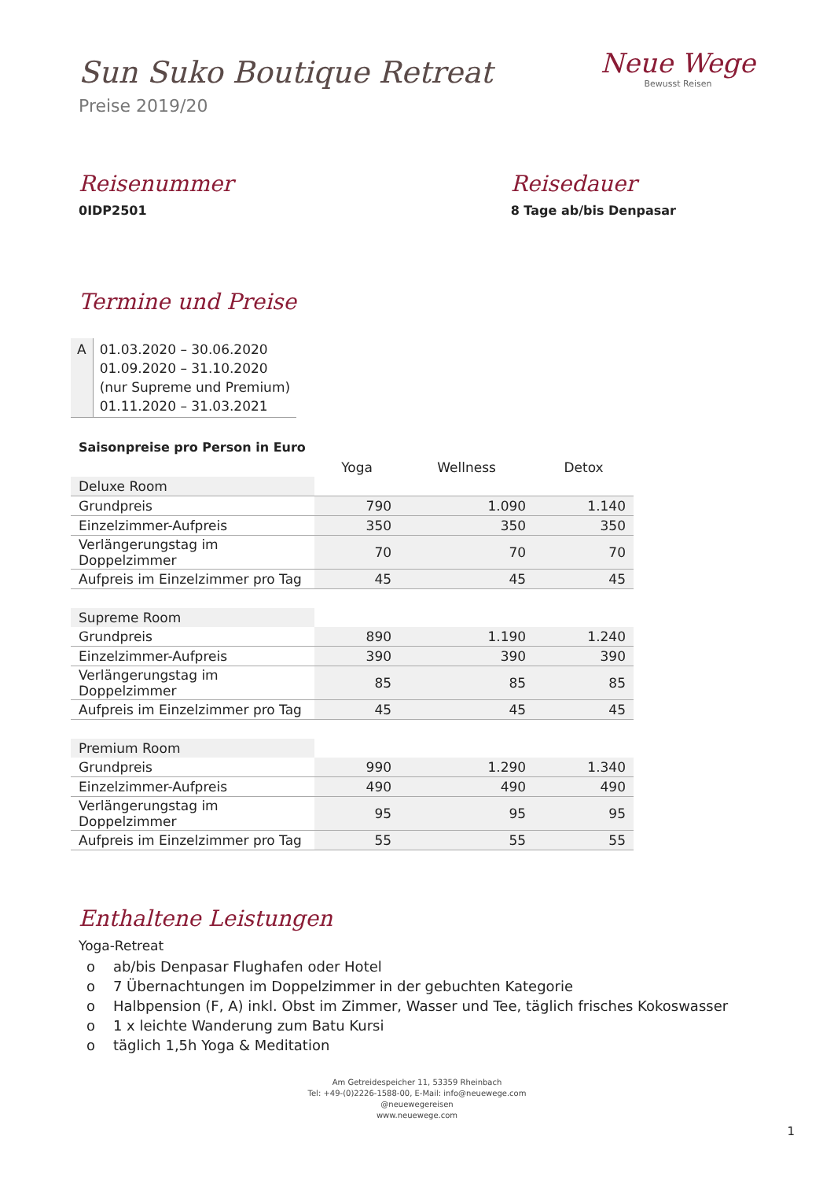Sun Suko Boutique Retreat
Preise 2019/20
Neue Wege
Bewusst Reisen
Reisenummer
0IDP2501
Reisedauer
8 Tage ab/bis Denpasar
Termine und Preise
| A | 01.03.2020 – 30.06.2020 01.09.2020 – 31.10.2020 (nur Supreme und Premium) 01.11.2020 – 31.03.2021 |
Saisonpreise pro Person in Euro
| | Yoga | Wellness | Detox |
| --- | --- | --- | --- |
| Deluxe Room | | | |
| Grundpreis | 790 | 1.090 | 1.140 |
| Einzelzimmer-Aufpreis | 350 | 350 | 350 |
| Verlängerungstag im Doppelzimmer | 70 | 70 | 70 |
| Aufpreis im Einzelzimmer pro Tag | 45 | 45 | 45 |
| Supreme Room | | | |
| Grundpreis | 890 | 1.190 | 1.240 |
| Einzelzimmer-Aufpreis | 390 | 390 | 390 |
| Verlängerungstag im Doppelzimmer | 85 | 85 | 85 |
| Aufpreis im Einzelzimmer pro Tag | 45 | 45 | 45 |
| Premium Room | | | |
| Grundpreis | 990 | 1.290 | 1.340 |
| Einzelzimmer-Aufpreis | 490 | 490 | 490 |
| Verlängerungstag im Doppelzimmer | 95 | 95 | 95 |
| Aufpreis im Einzelzimmer pro Tag | 55 | 55 | 55 |
Enthaltene Leistungen
Yoga-Retreat
o ab/bis Denpasar Flughafen oder Hotel
o 7 Übernachtungen im Doppelzimmer in der gebuchten Kategorie
o Halbpension (F, A) inkl. Obst im Zimmer, Wasser und Tee, täglich frisches Kokoswasser
o 1 x leichte Wanderung zum Batu Kursi
o täglich 1,5h Yoga & Meditation
Am Getreidespeicher 11, 53359 Rheinbach
Tel: +49-(0)2226-1588-00, E-Mail: info@neuewege.com
@neuewegereisen
www.neuewege.com
1